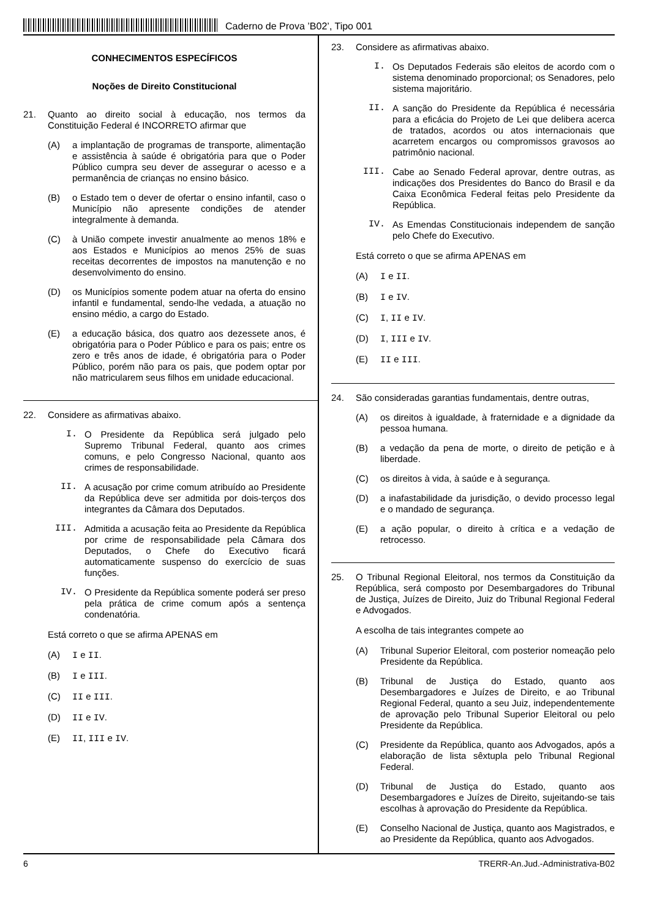Caderno de Prova ’B02’, Tipo 001
CONHECIMENTOS ESPECÍFICOS
Noções de Direito Constitucional
21. Quanto ao direito social à educação, nos termos da Constituição Federal é INCORRETO afirmar que
(A) a implantação de programas de transporte, alimentação e assistência à saúde é obrigatória para que o Poder Público cumpra seu dever de assegurar o acesso e a permanência de crianças no ensino básico.
(B) o Estado tem o dever de ofertar o ensino infantil, caso o Município não apresente condições de atender integralmente à demanda.
(C) à União compete investir anualmente ao menos 18% e aos Estados e Municípios ao menos 25% de suas receitas decorrentes de impostos na manutenção e no desenvolvimento do ensino.
(D) os Municípios somente podem atuar na oferta do ensino infantil e fundamental, sendo-lhe vedada, a atuação no ensino médio, a cargo do Estado.
(E) a educação básica, dos quatro aos dezessete anos, é obrigatória para o Poder Público e para os pais; entre os zero e três anos de idade, é obrigatória para o Poder Público, porém não para os pais, que podem optar por não matricularem seus filhos em unidade educacional.
22. Considere as afirmativas abaixo.
I. O Presidente da República será julgado pelo Supremo Tribunal Federal, quanto aos crimes comuns, e pelo Congresso Nacional, quanto aos crimes de responsabilidade.
II. A acusação por crime comum atribuído ao Presidente da República deve ser admitida por dois-terços dos integrantes da Câmara dos Deputados.
III. Admitida a acusação feita ao Presidente da República por crime de responsabilidade pela Câmara dos Deputados, o Chefe do Executivo ficará automaticamente suspenso do exercício de suas funções.
IV. O Presidente da República somente poderá ser preso pela prática de crime comum após a sentença condenatória.
Está correto o que se afirma APENAS em
(A) I e II.
(B) I e III.
(C) II e III.
(D) II e IV.
(E) II, III e IV.
23. Considere as afirmativas abaixo.
I. Os Deputados Federais são eleitos de acordo com o sistema denominado proporcional; os Senadores, pelo sistema majoritário.
II. A sanção do Presidente da República é necessária para a eficácia do Projeto de Lei que delibera acerca de tratados, acordos ou atos internacionais que acarretem encargos ou compromissos gravosos ao patrimônio nacional.
III. Cabe ao Senado Federal aprovar, dentre outras, as indicações dos Presidentes do Banco do Brasil e da Caixa Econômica Federal feitas pelo Presidente da República.
IV. As Emendas Constitucionais independem de sanção pelo Chefe do Executivo.
Está correto o que se afirma APENAS em
(A) I e II.
(B) I e IV.
(C) I, II e IV.
(D) I, III e IV.
(E) II e III.
24. São consideradas garantias fundamentais, dentre outras,
(A) os direitos à igualdade, à fraternidade e a dignidade da pessoa humana.
(B) a vedação da pena de morte, o direito de petição e à liberdade.
(C) os direitos à vida, à saúde e à segurança.
(D) a inafastabilidade da jurisdição, o devido processo legal e o mandado de segurança.
(E) a ação popular, o direito à crítica e a vedação de retrocesso.
25. O Tribunal Regional Eleitoral, nos termos da Constituição da República, será composto por Desembargadores do Tribunal de Justiça, Juízes de Direito, Juiz do Tribunal Regional Federal e Advogados.
A escolha de tais integrantes compete ao
(A) Tribunal Superior Eleitoral, com posterior nomeação pelo Presidente da República.
(B) Tribunal de Justiça do Estado, quanto aos Desembargadores e Juízes de Direito, e ao Tribunal Regional Federal, quanto a seu Juiz, independentemente de aprovação pelo Tribunal Superior Eleitoral ou pelo Presidente da República.
(C) Presidente da República, quanto aos Advogados, após a elaboração de lista sêxtupla pelo Tribunal Regional Federal.
(D) Tribunal de Justiça do Estado, quanto aos Desembargadores e Juízes de Direito, sujeitando-se tais escolhas à aprovação do Presidente da República.
(E) Conselho Nacional de Justiça, quanto aos Magistrados, e ao Presidente da República, quanto aos Advogados.
6 TRERR-An.Jud.-Administrativa-B02